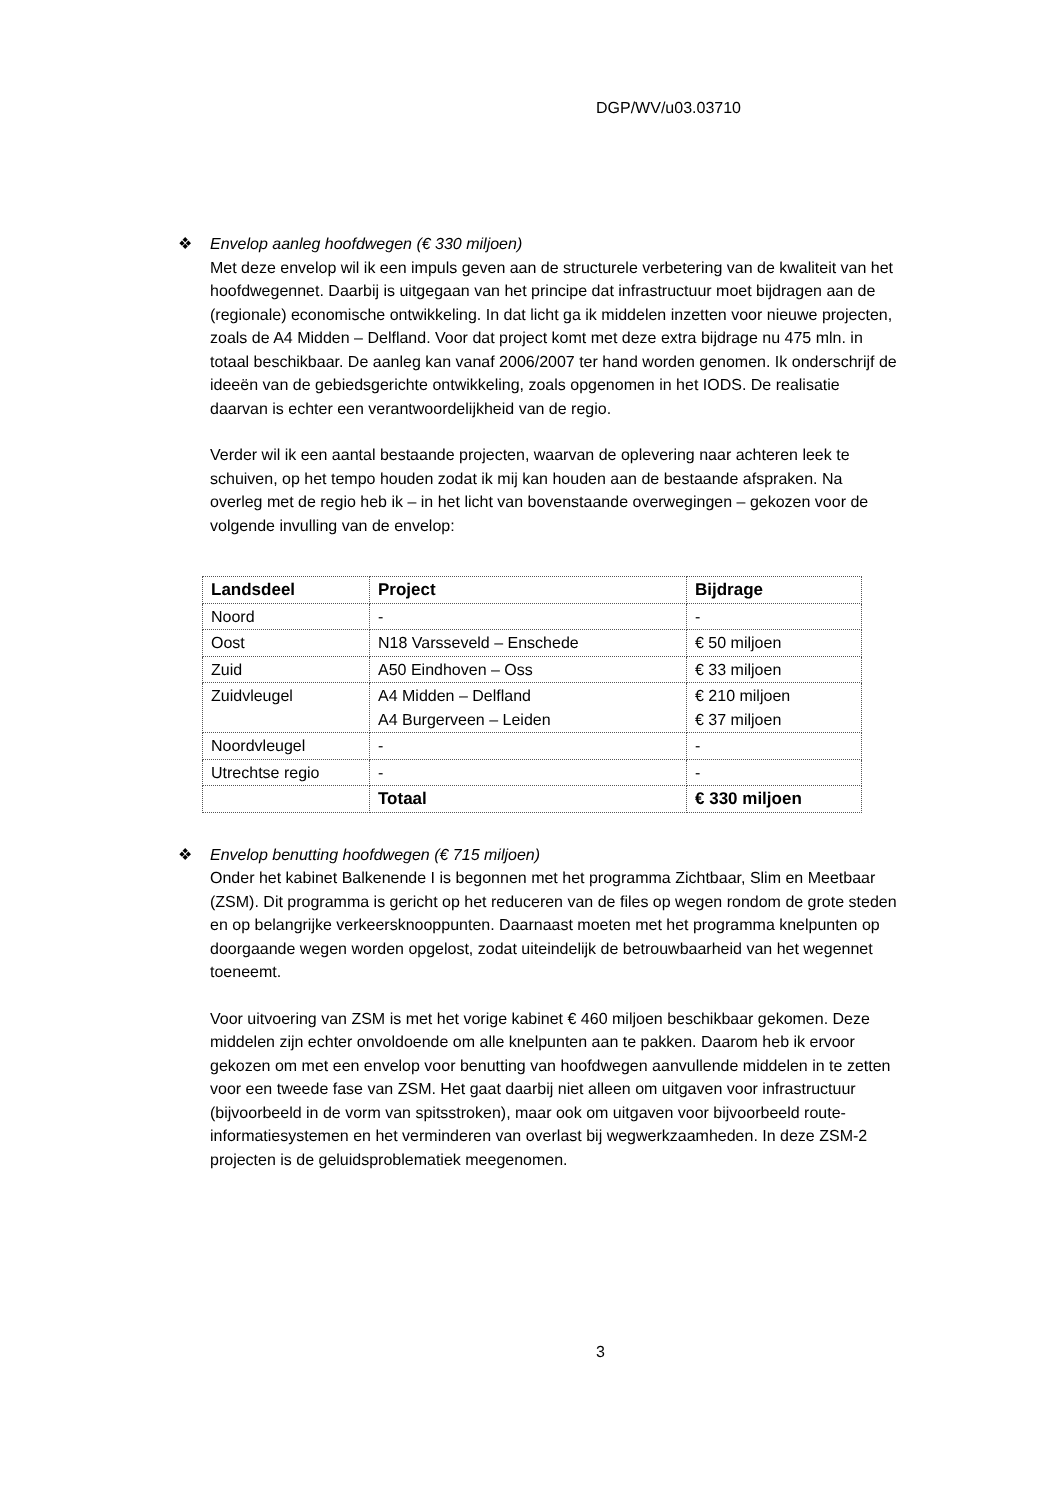DGP/WV/u03.03710
❖ Envelop aanleg hoofdwegen (€ 330 miljoen)
Met deze envelop wil ik een impuls geven aan de structurele verbetering van de kwaliteit van het hoofdwegennet. Daarbij is uitgegaan van het principe dat infrastructuur moet bijdragen aan de (regionale) economische ontwikkeling. In dat licht ga ik middelen inzetten voor nieuwe projecten, zoals de A4 Midden – Delfland. Voor dat project komt met deze extra bijdrage nu 475 mln. in totaal beschikbaar. De aanleg kan vanaf 2006/2007 ter hand worden genomen. Ik onderschrijf de ideeën van de gebiedsgerichte ontwikkeling, zoals opgenomen in het IODS. De realisatie daarvan is echter een verantwoordelijkheid van de regio.
Verder wil ik een aantal bestaande projecten, waarvan de oplevering naar achteren leek te schuiven, op het tempo houden zodat ik mij kan houden aan de bestaande afspraken. Na overleg met de regio heb ik – in het licht van bovenstaande overwegingen – gekozen voor de volgende invulling van de envelop:
| Landsdeel | Project | Bijdrage |
| --- | --- | --- |
| Noord | - | - |
| Oost | N18 Varsseveld – Enschede | € 50 miljoen |
| Zuid | A50 Eindhoven – Oss | € 33 miljoen |
| Zuidvleugel | A4 Midden – Delfland A4 Burgerveen – Leiden | € 210 miljoen € 37 miljoen |
| Noordvleugel | - | - |
| Utrechtse regio | - | - |
| | Totaal | € 330 miljoen |
❖ Envelop benutting hoofdwegen (€ 715 miljoen)
Onder het kabinet Balkenende I is begonnen met het programma Zichtbaar, Slim en Meetbaar (ZSM). Dit programma is gericht op het reduceren van de files op wegen rondom de grote steden en op belangrijke verkeersknooppunten. Daarnaast moeten met het programma knelpunten op doorgaande wegen worden opgelost, zodat uiteindelijk de betrouwbaarheid van het wegennet toeneemt.
Voor uitvoering van ZSM is met het vorige kabinet € 460 miljoen beschikbaar gekomen. Deze middelen zijn echter onvoldoende om alle knelpunten aan te pakken. Daarom heb ik ervoor gekozen om met een envelop voor benutting van hoofdwegen aanvullende middelen in te zetten voor een tweede fase van ZSM. Het gaat daarbij niet alleen om uitgaven voor infrastructuur (bijvoorbeeld in de vorm van spitsstroken), maar ook om uitgaven voor bijvoorbeeld route-informatiesystemen en het verminderen van overlast bij wegwerkzaamheden. In deze ZSM-2 projecten is de geluidsproblematiek meegenomen.
3